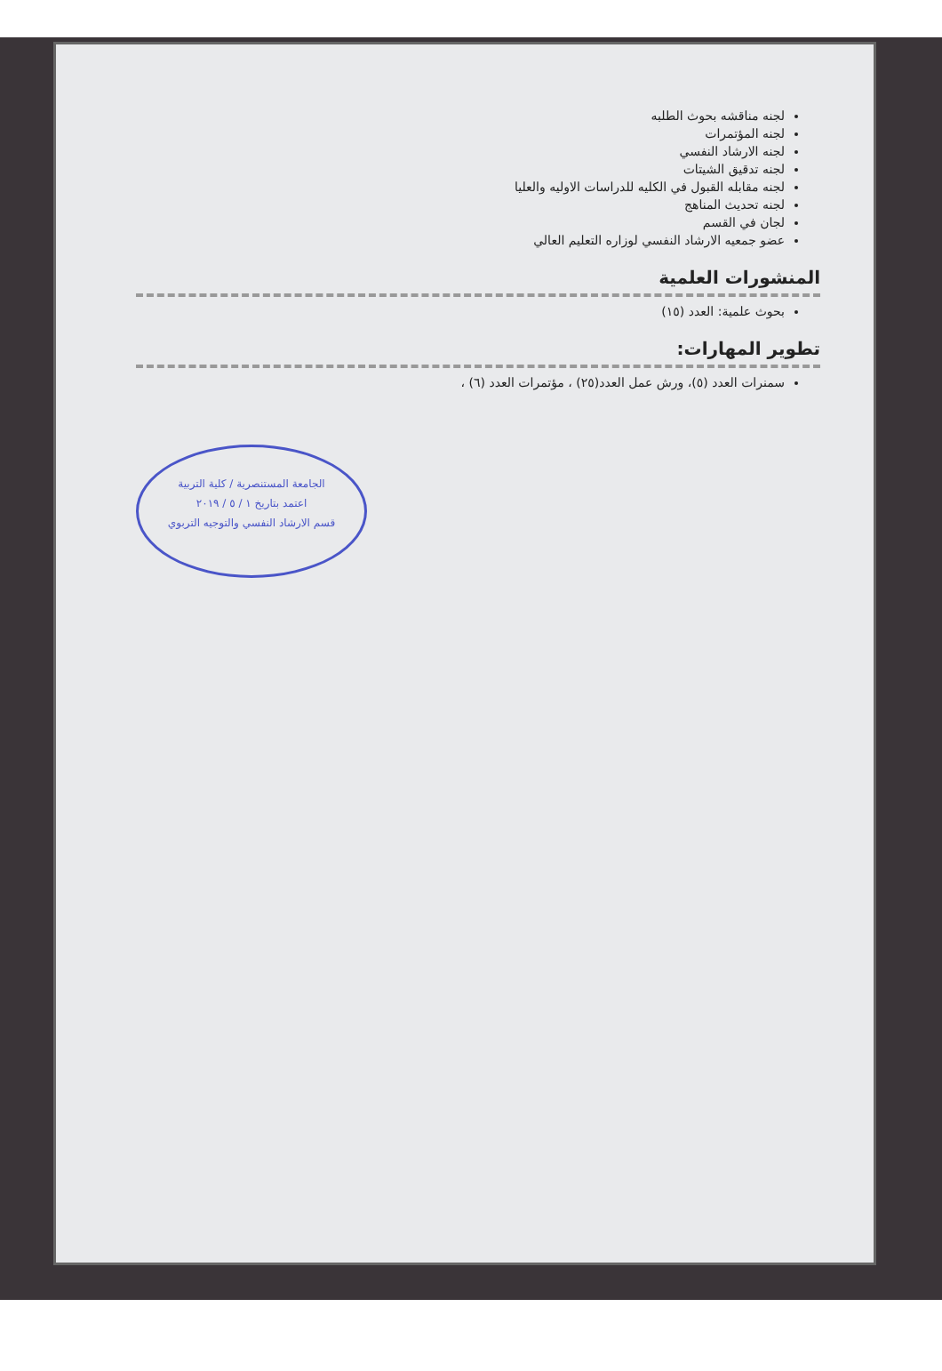لجنه مناقشه بحوث الطلبه
لجنه المؤتمرات
لجنه الارشاد النفسي
لجنه تدقيق الشيتات
لجنه مقابله القبول في الكليه للدراسات الاوليه والعليا
لجنه تحديث المناهج
لجان في القسم
عضو جمعيه الارشاد النفسي لوزاره التعليم العالي
المنشورات العلمية
بحوث علمية: العدد (١٥)
تطوير المهارات:
سمنرات العدد (٥)، ورش عمل العدد(٢٥) ، مؤتمرات العدد (٦) ،
الجامعة المستنصرية / كلية التربية
اعتمد بتاريخ ١ / ٥ / ٢٠١٩
قسم الارشاد النفسي والتوجيه التربوي